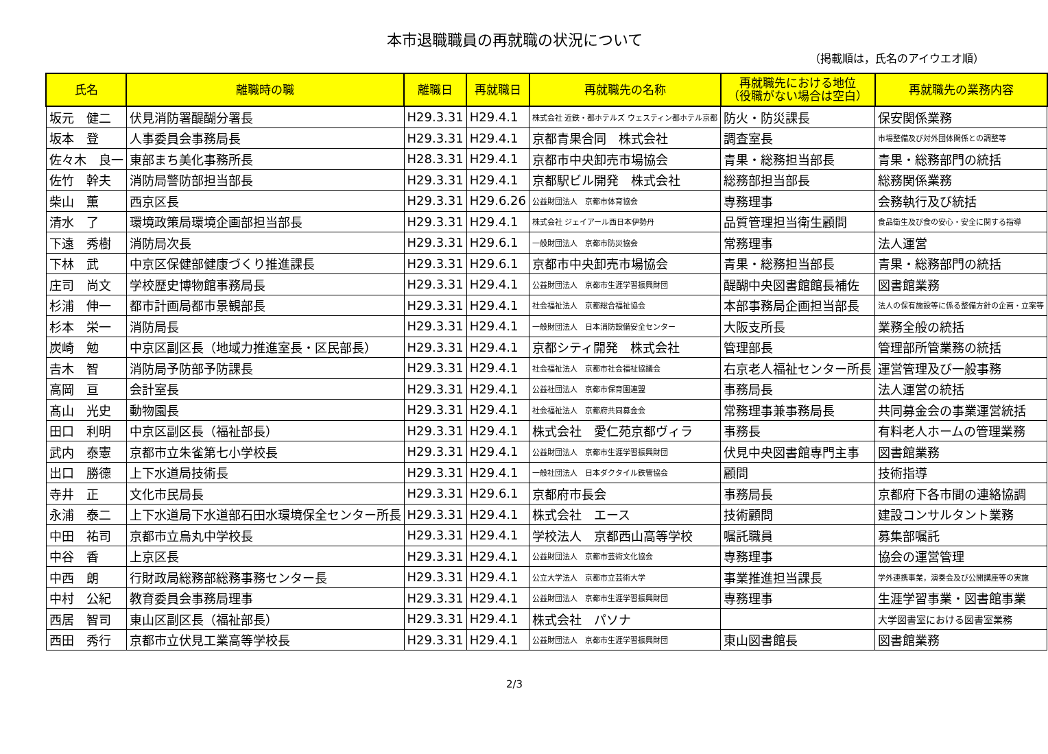本市退職職員の再就職の状況について
（掲載順は，氏名のアイウエオ順）
| 氏名 | 離職時の職 | 離職日 | 再就職日 | 再就職先の名称 | 再就職先における地位 （役職がない場合は空白） | 再就職先の業務内容 |
| --- | --- | --- | --- | --- | --- | --- |
| 坂元 健二 | 伏見消防署醍醐分署長 | H29.3.31 | H29.4.1 | 株式会社 近鉄・都ホテルズ ウェスティン都ホテル京都 | 防火・防災課長 | 保安関係業務 |
| 坂本 登 | 人事委員会事務局長 | H29.3.31 | H29.4.1 | 京都青果合同 株式会社 | 調査室長 | 市場整備及び対外団体関係との調整等 |
| 佐々木 良一 | 東部まち美化事務所長 | H28.3.31 | H29.4.1 | 京都市中央卸売市場協会 | 青果・総務担当部長 | 青果・総務部門の統括 |
| 佐竹 幹夫 | 消防局警防部担当部長 | H29.3.31 | H29.4.1 | 京都駅ビル開発 株式会社 | 総務部担当部長 | 総務関係業務 |
| 柴山 薫 | 西京区長 | H29.3.31 | H29.6.26 | 公益財団法人 京都市体育協会 | 専務理事 | 会務執行及び統括 |
| 清水 了 | 環境政策局環境企画部担当部長 | H29.3.31 | H29.4.1 | 株式会社 ジェイアール西日本伊勢丹 | 品質管理担当衛生顧問 | 食品衛生及び食の安心・安全に関する指導 |
| 下遠 秀樹 | 消防局次長 | H29.3.31 | H29.6.1 | 一般財団法人 京都市防災協会 | 常務理事 | 法人運営 |
| 下林 武 | 中京区保健部健康づくり推進課長 | H29.3.31 | H29.6.1 | 京都市中央卸売市場協会 | 青果・総務担当部長 | 青果・総務部門の統括 |
| 庄司 尚文 | 学校歴史博物館事務局長 | H29.3.31 | H29.4.1 | 公益財団法人 京都市生涯学習振興財団 | 醍醐中央図書館館長補佐 | 図書館業務 |
| 杉浦 伸一 | 都市計画局都市景観部長 | H29.3.31 | H29.4.1 | 社会福祉法人 京都総合福祉協会 | 本部事務局企画担当部長 | 法人の保有施設等に係る整備方針の企画・立案等 |
| 杉本 栄一 | 消防局長 | H29.3.31 | H29.4.1 | 一般財団法人 日本消防設備安全センター | 大阪支所長 | 業務全般の統括 |
| 炭崎 勉 | 中京区副区長（地域力推進室長・区民部長） | H29.3.31 | H29.4.1 | 京都シティ開発 株式会社 | 管理部長 | 管理部所管業務の統括 |
| 𠮷木 智 | 消防局予防部予防課長 | H29.3.31 | H29.4.1 | 社会福祉法人 京都市社会福祉協議会 | 右京老人福祉センター所長 | 運営管理及び一般事務 |
| 高岡 亘 | 会計室長 | H29.3.31 | H29.4.1 | 公益社団法人 京都市保育園連盟 | 事務局長 | 法人運営の統括 |
| 髙山 光史 | 動物園長 | H29.3.31 | H29.4.1 | 社会福祉法人 京都府共同募金会 | 常務理事兼事務局長 | 共同募金会の事業運営統括 |
| 田口 利明 | 中京区副区長（福祉部長） | H29.3.31 | H29.4.1 | 株式会社 愛仁苑京都ヴィラ | 事務長 | 有料老人ホームの管理業務 |
| 武内 泰憲 | 京都市立朱雀第七小学校長 | H29.3.31 | H29.4.1 | 公益財団法人 京都市生涯学習振興財団 | 伏見中央図書館専門主事 | 図書館業務 |
| 出口 勝德 | 上下水道局技術長 | H29.3.31 | H29.4.1 | 一般社団法人 日本ダクタイル鉄管協会 | 顧問 | 技術指導 |
| 寺井 正 | 文化市民局長 | H29.3.31 | H29.6.1 | 京都府市長会 | 事務局長 | 京都府下各市間の連絡協調 |
| 永浦 泰二 | 上下水道局下水道部石田水環境保全センター所長 | H29.3.31 | H29.4.1 | 株式会社 エース | 技術顧問 | 建設コンサルタント業務 |
| 中田 祐司 | 京都市立烏丸中学校長 | H29.3.31 | H29.4.1 | 学校法人 京都西山高等学校 | 嘱託職員 | 募集部嘱託 |
| 中谷 香 | 上京区長 | H29.3.31 | H29.4.1 | 公益財団法人 京都市芸術文化協会 | 専務理事 | 協会の運営管理 |
| 中西 朗 | 行財政局総務部総務事務センター長 | H29.3.31 | H29.4.1 | 公立大学法人 京都市立芸術大学 | 事業推進担当課長 | 学外連携事業，演奏会及び公開講座等の実施 |
| 中村 公紀 | 教育委員会事務局理事 | H29.3.31 | H29.4.1 | 公益財団法人 京都市生涯学習振興財団 | 専務理事 | 生涯学習事業・図書館事業 |
| 西居 智司 | 東山区副区長（福祉部長） | H29.3.31 | H29.4.1 | 株式会社 パソナ | | 大学図書室における図書室業務 |
| 西田 秀行 | 京都市立伏見工業高等学校長 | H29.3.31 | H29.4.1 | 公益財団法人 京都市生涯学習振興財団 | 東山図書館長 | 図書館業務 |
2/3